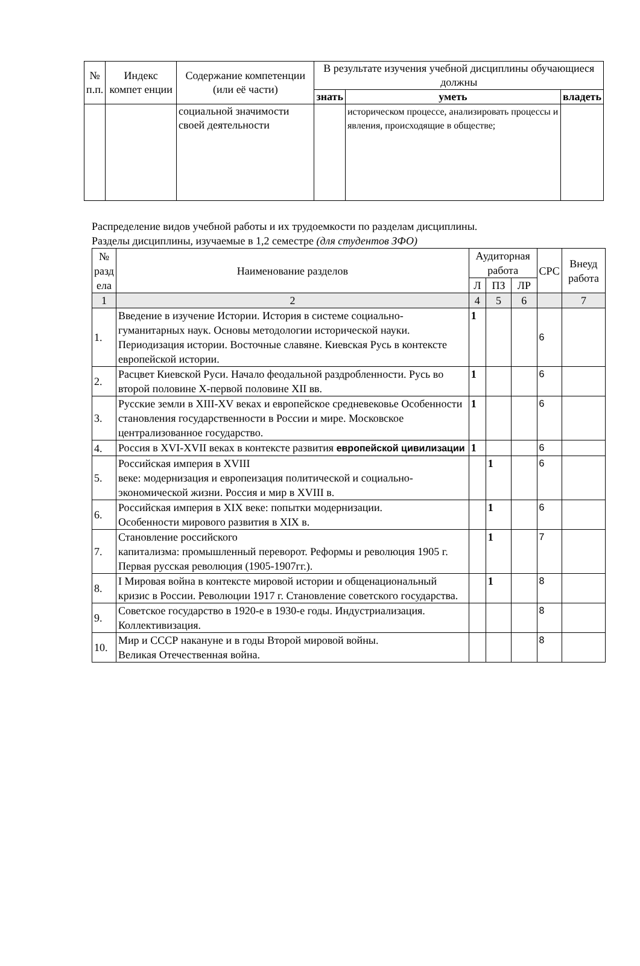| № п.п. | Индекс компет енции | Содержание компетенции (или её части) | В результате изучения учебной дисциплины обучающиеся должны | | |
| --- | --- | --- | --- | --- | --- |
| | | | знать | уметь | владеть |
| | | социальной значимости своей деятельности | | историческом процессе, анализировать процессы и явления, происходящие в обществе; | |
Распределение видов учебной работы и их трудоемкости по разделам дисциплины.
Разделы дисциплины, изучаемые в 1,2 семестре (для студентов ЗФО)
| № разд ела | Наименование разделов | Аудиторная работа | | | СРС | Внеуд работа |
| --- | --- | --- | --- | --- | --- | --- |
| | | Л | ПЗ | ЛР | | |
| 1 | 2 | 4 | 5 | 6 | | 7 |
| 1. | Введение в изучение Истории. История в системе социально-гуманитарных наук. Основы методологии исторической науки. Периодизация истории. Восточные славяне. Киевская Русь в контексте европейской истории. | 1 | | | 6 | |
| 2. | Расцвет Киевской Руси. Начало феодальной раздробленности. Русь во второй половине X-первой половине XII вв. | 1 | | | 6 | |
| 3. | Русские земли в XIII-XV веках и европейское средневековье Особенности становления государственности в России и мире. Московское централизованное государство. | 1 | | | 6 | |
| 4. | Россия в XVI-XVII веках в контексте развития европейской цивилизации | 1 | | | 6 | |
| 5. | Российская империя в XVIII веке: модернизация и европеизация политической и социально-экономической жизни. Россия и мир в XVIII в. | | 1 | | 6 | |
| 6. | Российская империя в XIX веке: попытки модернизации. Особенности мирового развития в XIX в. | | 1 | | 6 | |
| 7. | Становление российского капитализма: промышленный переворот. Реформы и революция 1905 г. Первая русская революция (1905-1907гг.). | | 1 | | 7 | |
| 8. | I Мировая война в контексте мировой истории и общенациональный кризис в России. Революции 1917 г. Становление советского государства. | | 1 | | 8 | |
| 9. | Советское государство в 1920-е в 1930-е годы. Индустриализация. Коллективизация. | | | | 8 | |
| 10. | Мир и СССР накануне и в годы Второй мировой войны. Великая Отечественная война. | | | | 8 | |